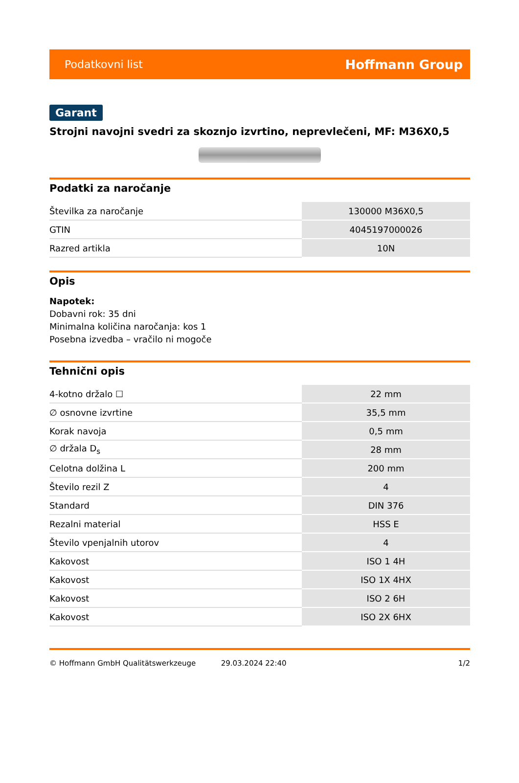Podatkovni list Hoffmann Group
Garant
Strojni navojni svedri za skoznjo izvrtino, neprevlečeni, MF: M36X0,5
Podatki za naročanje
| Številka za naročanje | 130000 M36X0,5 |
| GTIN | 4045197000026 |
| Razred artikla | 10N |
Opis
Napotek:
Dobavni rok: 35 dni
Minimalna količina naročanja: kos 1
Posebna izvedba – vračilo ni mogoče
Tehnični opis
| 4-kotno držalo ☐ | 22 mm |
| ∅ osnovne izvrtine | 35,5 mm |
| Korak navoja | 0,5 mm |
| ∅ držala D<sub>s</sub> | 28 mm |
| Celotna dolžina L | 200 mm |
| Število rezil Z | 4 |
| Standard | DIN 376 |
| Rezalni material | HSS E |
| Število vpenjalnih utorov | 4 |
| Kakovost | ISO 1 4H |
| Kakovost | ISO 1X 4HX |
| Kakovost | ISO 2 6H |
| Kakovost | ISO 2X 6HX |
© Hoffmann GmbH Qualitätswerkzeuge 29.03.2024 22:40 1/2